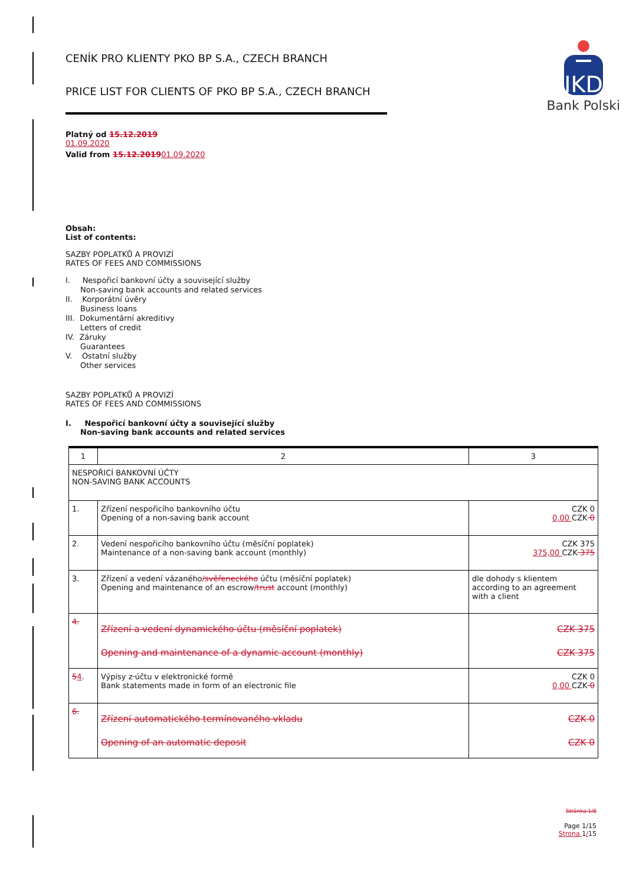CENÍK PRO KLIENTY PKO BP S.A., CZECH BRANCH
PRICE LIST FOR CLIENTS OF PKO BP S.A., CZECH BRANCH
IKD
Bank Polski
Platný od 15.12.2019
01.09.2020
Valid from 15.12.201901.09.2020
Obsah:
List of contents:
SAZBY POPLATKŮ A PROVIZÍ
RATES OF FEES AND COMMISSIONS
I. Nespořicí bankovní účty a související služby
Non-saving bank accounts and related services
II. Korporátní úvěry
Business loans
III. Dokumentární akreditivy
Letters of credit
IV. Záruky
Guarantees
V. Ostatní služby
Other services
SAZBY POPLATKŮ A PROVIZÍ
RATES OF FEES AND COMMISSIONS
I. Nespořicí bankovní účty a související služby
Non-saving bank accounts and related services
| 1 | 2 | 3 |
| NESPOŘICÍ BANKOVNÍ ÚČTY NON-SAVING BANK ACCOUNTS | | |
| 1. | Zřízení nespořicího bankovního účtu Opening of a non-saving bank account | CZK 0 0,00 CZK 0 |
| 2. | Vedení nespořicího bankovního účtu (měsíční poplatek) Maintenance of a non-saving bank account (monthly) | CZK 375 375,00 CZK 375 |
| 3. | Zřízení a vedení vázaného /svěřeneckého účtu (měsíční poplatek) Opening and maintenance of an escrow /trust account (monthly) | dle dohody s klientem according to an agreement with a client |
| 4. | Zřízení a vedení dynamického účtu (měsíční poplatek) Opening and maintenance of a dynamic account (monthly) | CZK 375 CZK 375 |
| 5 4 . | Výpisy z účtu v elektronické formě Bank statements made in form of an electronic file | CZK 0 0,00 CZK 0 |
| 6. | Zřízení automatického termínovaného vkladu Opening of an automatic deposit | CZK 0 CZK 0 |
Stránka 1/8
Page 1/15
Strona 1/15